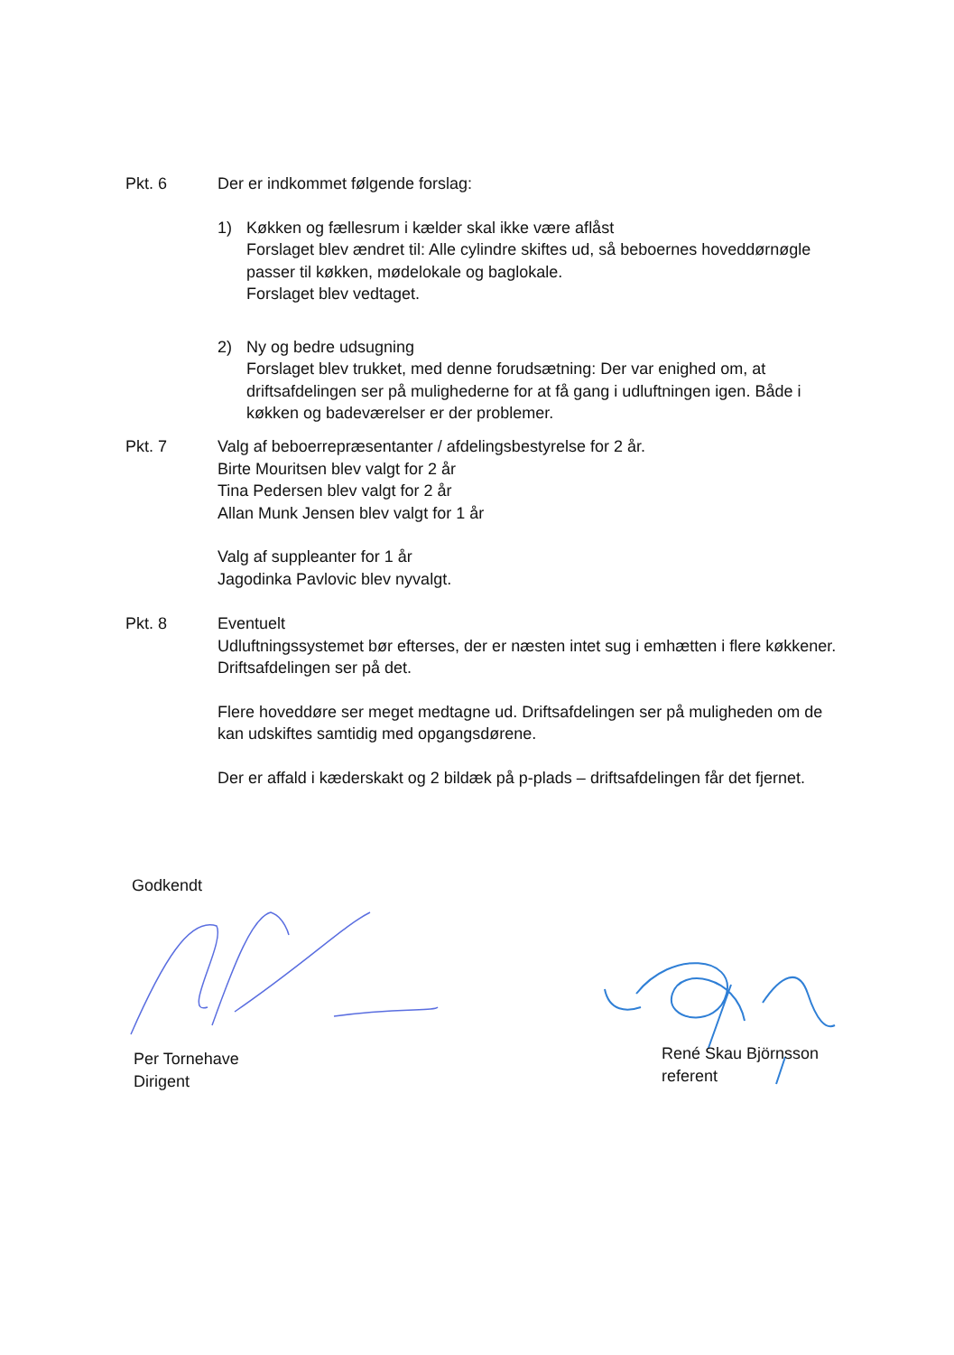Pkt. 6 Der er indkommet følgende forslag:
1) Køkken og fællesrum i kælder skal ikke være aflåst
Forslaget blev ændret til: Alle cylindre skiftes ud, så beboernes hoveddørnøgle passer til køkken, mødelokale og baglokale.
Forslaget blev vedtaget.
2) Ny og bedre udsugning
Forslaget blev trukket, med denne forudsætning: Der var enighed om, at driftsafdelingen ser på mulighederne for at få gang i udluftningen igen. Både i køkken og badeværelser er der problemer.
Pkt. 7 Valg af beboerrepræsentanter / afdelingsbestyrelse for 2 år.
Birte Mouritsen blev valgt for 2 år
Tina Pedersen blev valgt for 2 år
Allan Munk Jensen blev valgt for 1 år
Valg af suppleanter for 1 år
Jagodinka Pavlovic blev nyvalgt.
Pkt. 8 Eventuelt
Udluftningssystemet bør efterses, der er næsten intet sug i emhætten i flere køkkener. Driftsafdelingen ser på det.
Flere hoveddøre ser meget medtagne ud. Driftsafdelingen ser på muligheden om de kan udskiftes samtidig med opgangsdørene.
Der er affald i kæderskakt og 2 bildæk på p-plads – driftsafdelingen får det fjernet.
Godkendt
Per Tornehave
Dirigent
René Skau Björnsson
referent